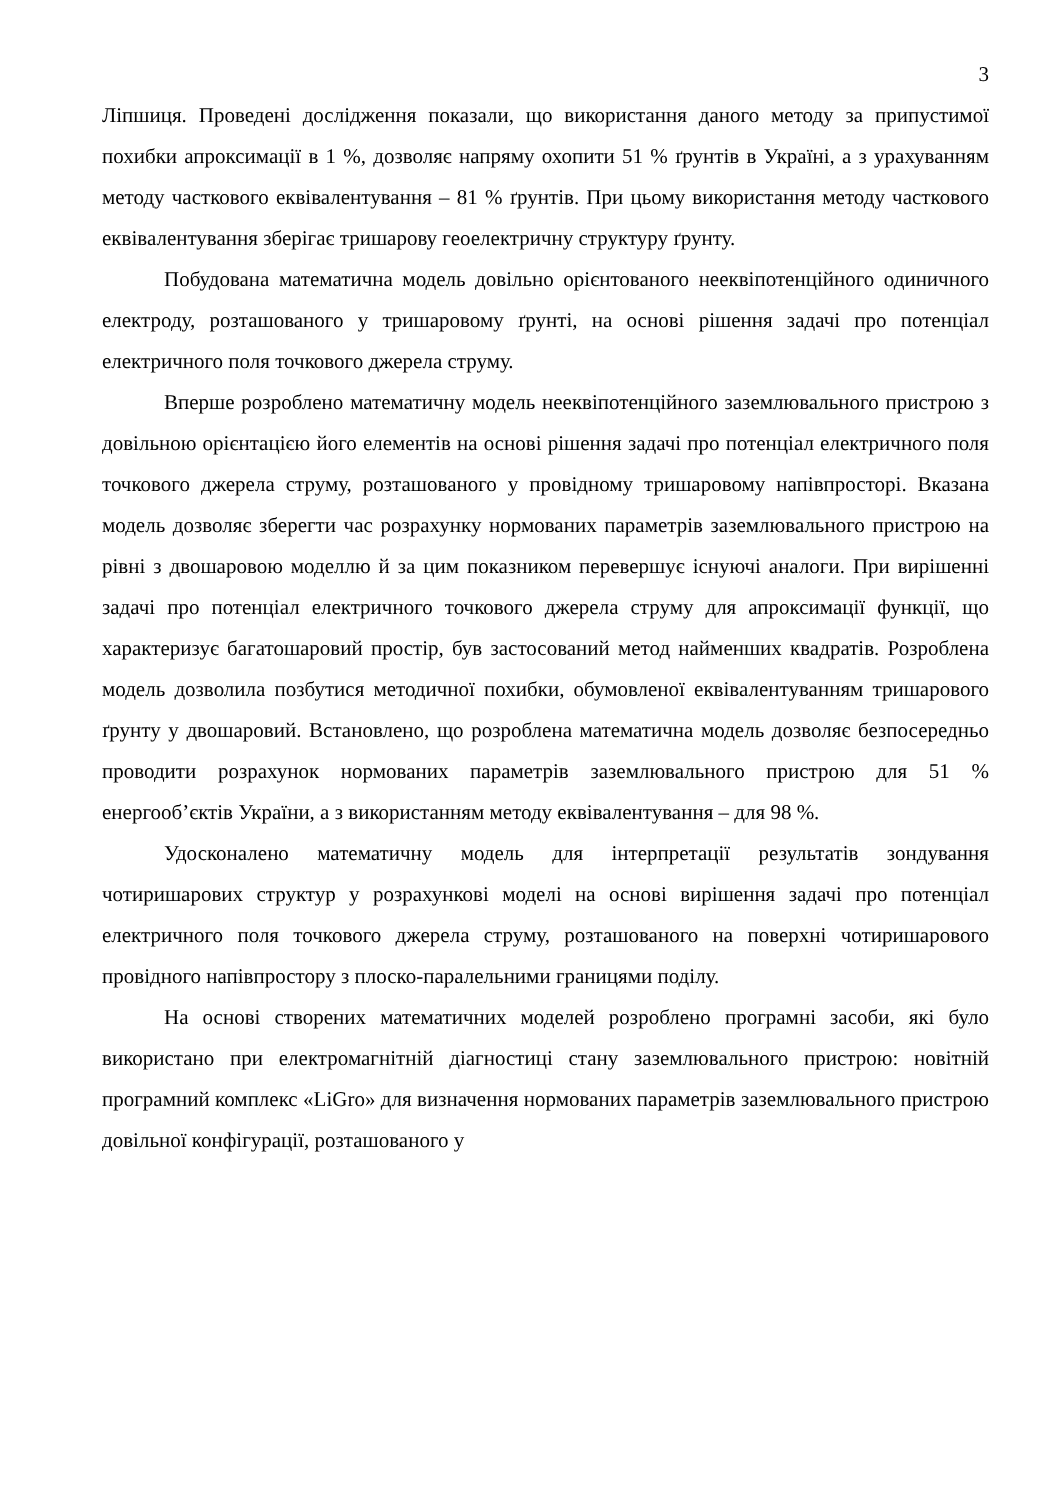3
Ліпшиця. Проведені дослідження показали, що використання даного методу за припустимої похибки апроксимації в 1 %, дозволяє напряму охопити 51 % ґрунтів в Україні, а з урахуванням методу часткового еквівалентування – 81 % ґрунтів. При цьому використання методу часткового еквівалентування зберігає тришарову геоелектричну структуру ґрунту.
Побудована математична модель довільно орієнтованого нееквіпотенційного одиничного електроду, розташованого у тришаровому ґрунті, на основі рішення задачі про потенціал електричного поля точкового джерела струму.
Вперше розроблено математичну модель нееквіпотенційного заземлювального пристрою з довільною орієнтацією його елементів на основі рішення задачі про потенціал електричного поля точкового джерела струму, розташованого у провідному тришаровому напівпросторі. Вказана модель дозволяє зберегти час розрахунку нормованих параметрів заземлювального пристрою на рівні з двошаровою моделлю й за цим показником перевершує існуючі аналоги. При вирішенні задачі про потенціал електричного точкового джерела струму для апроксимації функції, що характеризує багатошаровий простір, був застосований метод найменших квадратів. Розроблена модель дозволила позбутися методичної похибки, обумовленої еквівалентуванням тришарового ґрунту у двошаровий. Встановлено, що розроблена математична модель дозволяє безпосередньо проводити розрахунок нормованих параметрів заземлювального пристрою для 51 % енергооб’єктів України, а з використанням методу еквівалентування – для 98 %.
Удосконалено математичну модель для інтерпретації результатів зондування чотиришарових структур у розрахункові моделі на основі вирішення задачі про потенціал електричного поля точкового джерела струму, розташованого на поверхні чотиришарового провідного напівпростору з плоско-паралельними границями поділу.
На основі створених математичних моделей розроблено програмні засоби, які було використано при електромагнітній діагностиці стану заземлювального пристрою: новітній програмний комплекс «LiGro» для визначення нормованих параметрів заземлювального пристрою довільної конфігурації, розташованого у